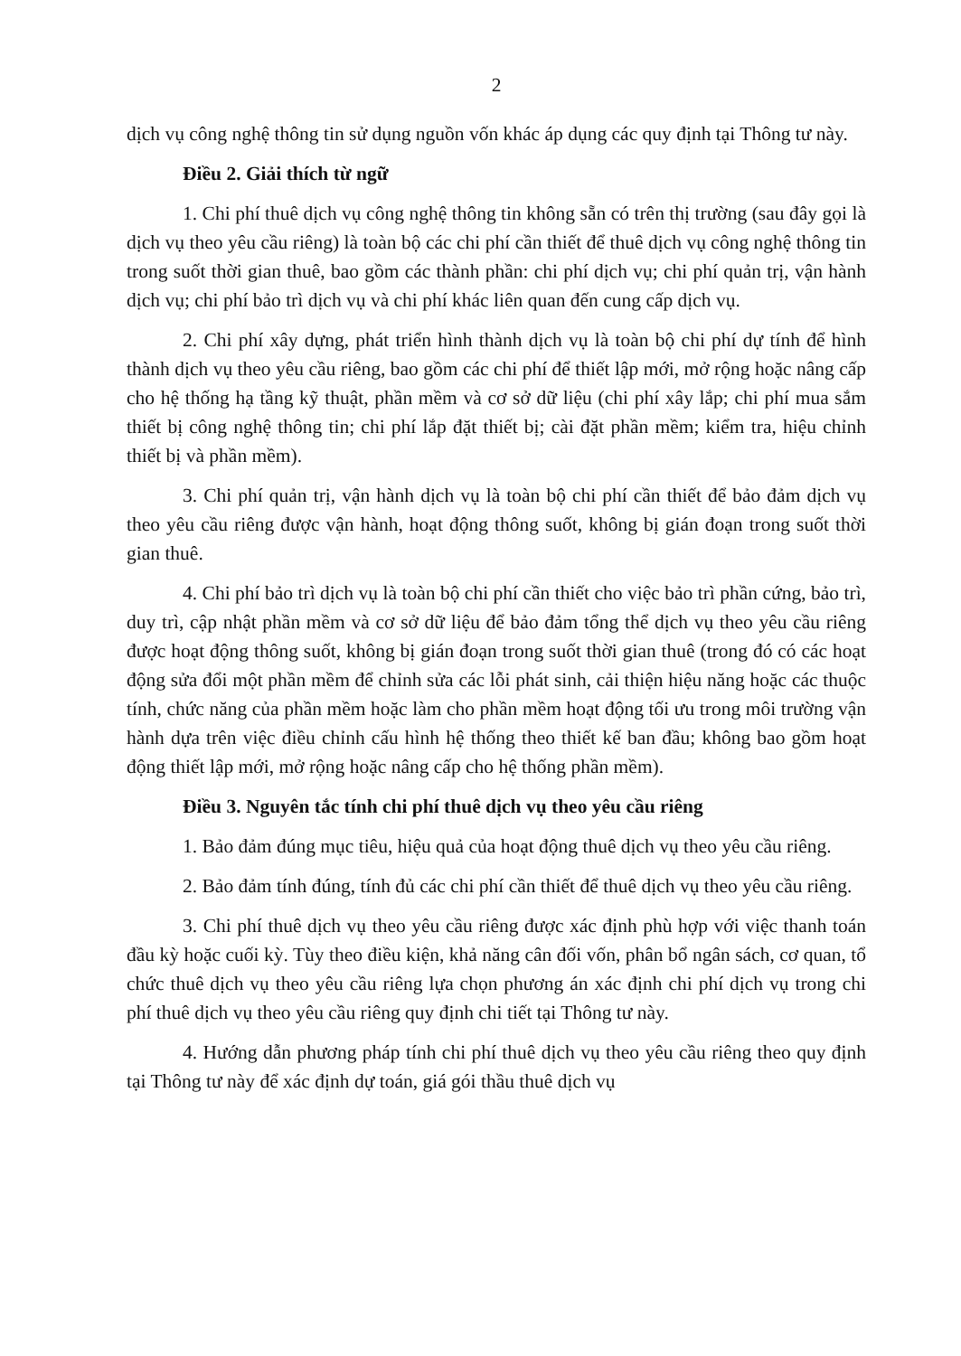2
dịch vụ công nghệ thông tin sử dụng nguồn vốn khác áp dụng các quy định tại Thông tư này.
Điều 2. Giải thích từ ngữ
1. Chi phí thuê dịch vụ công nghệ thông tin không sẵn có trên thị trường (sau đây gọi là dịch vụ theo yêu cầu riêng) là toàn bộ các chi phí cần thiết để thuê dịch vụ công nghệ thông tin trong suốt thời gian thuê, bao gồm các thành phần: chi phí dịch vụ; chi phí quản trị, vận hành dịch vụ; chi phí bảo trì dịch vụ và chi phí khác liên quan đến cung cấp dịch vụ.
2. Chi phí xây dựng, phát triển hình thành dịch vụ là toàn bộ chi phí dự tính để hình thành dịch vụ theo yêu cầu riêng, bao gồm các chi phí để thiết lập mới, mở rộng hoặc nâng cấp cho hệ thống hạ tầng kỹ thuật, phần mềm và cơ sở dữ liệu (chi phí xây lắp; chi phí mua sắm thiết bị công nghệ thông tin; chi phí lắp đặt thiết bị; cài đặt phần mềm; kiểm tra, hiệu chỉnh thiết bị và phần mềm).
3. Chi phí quản trị, vận hành dịch vụ là toàn bộ chi phí cần thiết để bảo đảm dịch vụ theo yêu cầu riêng được vận hành, hoạt động thông suốt, không bị gián đoạn trong suốt thời gian thuê.
4. Chi phí bảo trì dịch vụ là toàn bộ chi phí cần thiết cho việc bảo trì phần cứng, bảo trì, duy trì, cập nhật phần mềm và cơ sở dữ liệu để bảo đảm tổng thể dịch vụ theo yêu cầu riêng được hoạt động thông suốt, không bị gián đoạn trong suốt thời gian thuê (trong đó có các hoạt động sửa đổi một phần mềm để chỉnh sửa các lỗi phát sinh, cải thiện hiệu năng hoặc các thuộc tính, chức năng của phần mềm hoặc làm cho phần mềm hoạt động tối ưu trong môi trường vận hành dựa trên việc điều chỉnh cấu hình hệ thống theo thiết kế ban đầu; không bao gồm hoạt động thiết lập mới, mở rộng hoặc nâng cấp cho hệ thống phần mềm).
Điều 3. Nguyên tắc tính chi phí thuê dịch vụ theo yêu cầu riêng
1. Bảo đảm đúng mục tiêu, hiệu quả của hoạt động thuê dịch vụ theo yêu cầu riêng.
2. Bảo đảm tính đúng, tính đủ các chi phí cần thiết để thuê dịch vụ theo yêu cầu riêng.
3. Chi phí thuê dịch vụ theo yêu cầu riêng được xác định phù hợp với việc thanh toán đầu kỳ hoặc cuối kỳ. Tùy theo điều kiện, khả năng cân đối vốn, phân bổ ngân sách, cơ quan, tổ chức thuê dịch vụ theo yêu cầu riêng lựa chọn phương án xác định chi phí dịch vụ trong chi phí thuê dịch vụ theo yêu cầu riêng quy định chi tiết tại Thông tư này.
4. Hướng dẫn phương pháp tính chi phí thuê dịch vụ theo yêu cầu riêng theo quy định tại Thông tư này để xác định dự toán, giá gói thầu thuê dịch vụ